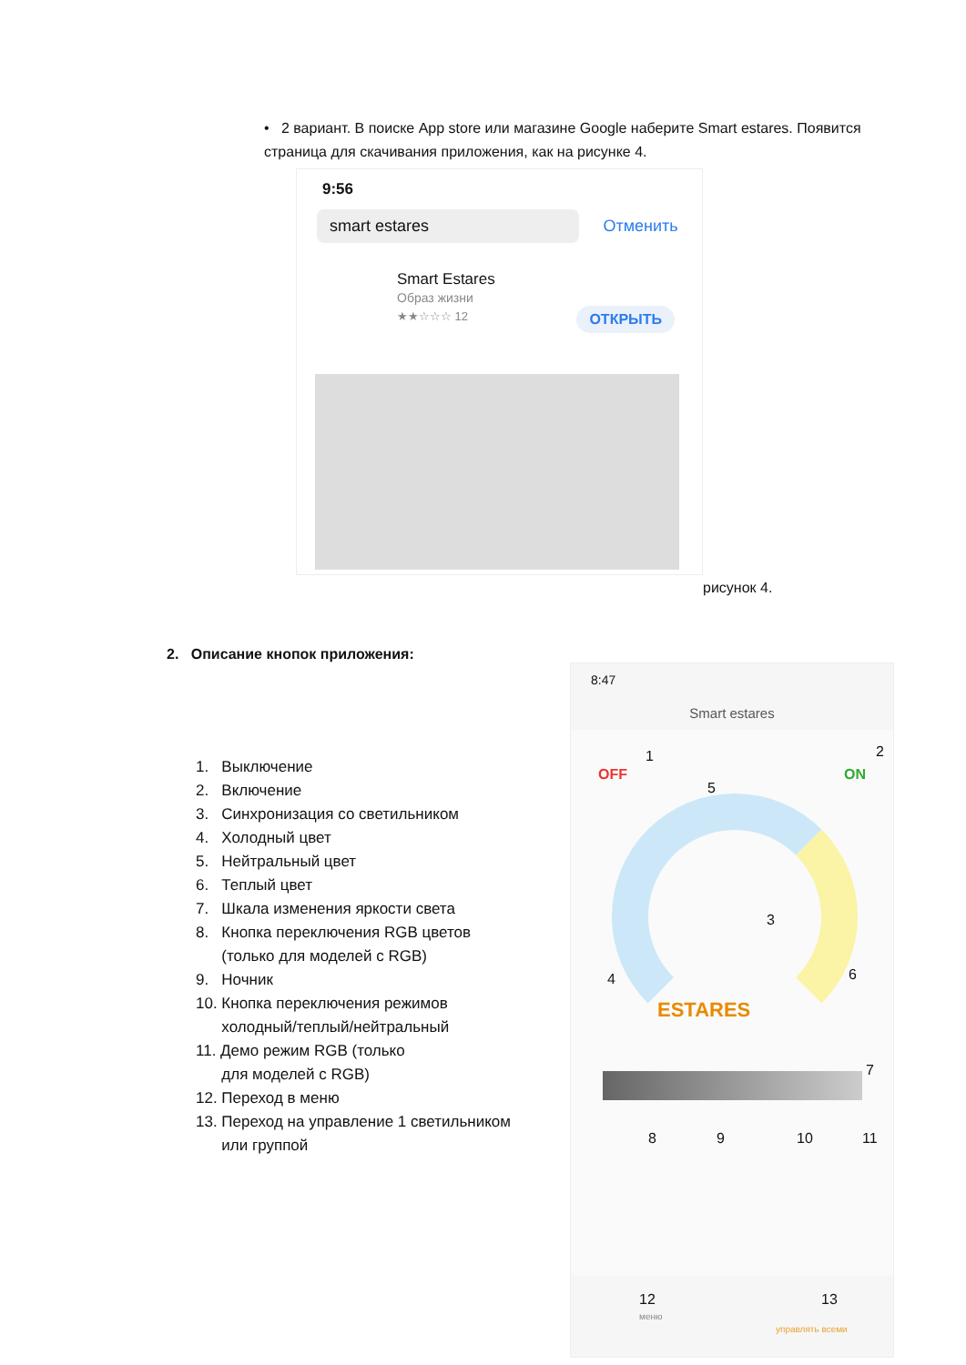• 2 вариант. В поиске App store или магазине Google наберите Smart estares. Появится страница для скачивания приложения, как на рисунке 4.
9:56
smart estares
Отменить
Smart Estares
Образ жизни
★★☆☆☆ 12
ОТКРЫТЬ
рисунок 4.
2. Описание кнопок приложения:
1. Выключение
2. Включение
3. Синхронизация со светильником
4. Холодный цвет
5. Нейтральный цвет
6. Теплый цвет
7. Шкала изменения яркости света
8. Кнопка переключения RGB цветов
(только для моделей с RGB)
9. Ночник
10. Кнопка переключения режимов
холодный/теплый/нейтральный
11. Демо режим RGB (только
для моделей с RGB)
12. Переход в меню
13. Переход на управление 1 светильником
или группой
8:47
Smart estares
OFF
1
ON
2
5
3
4 6
ESTARES
7
8 9 10 11
12 13
меню
управлять всеми